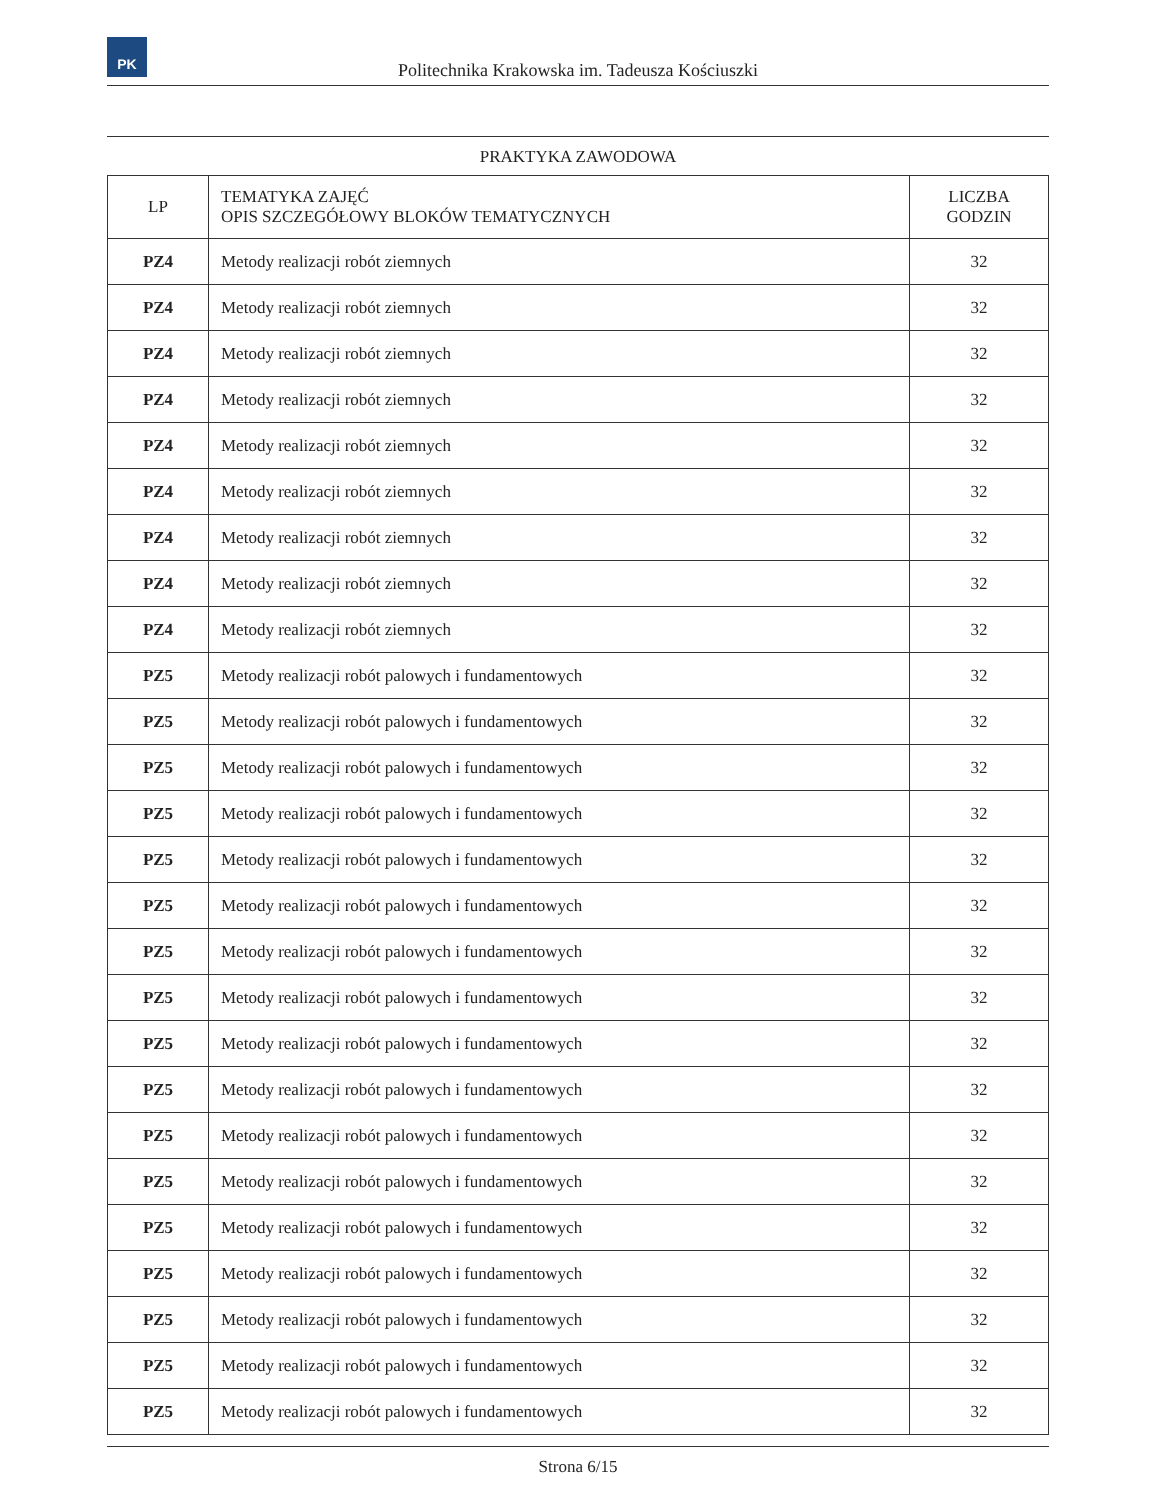PK
Politechnika Krakowska im. Tadeusza Kościuszki
PRAKTYKA ZAWODOWA
| LP | TEMATYKA ZAJĘĆ OPIS SZCZEGÓŁOWY BLOKÓW TEMATYCZNYCH | LICZBA GODZIN |
| --- | --- | --- |
| PZ4 | Metody realizacji robót ziemnych | 32 |
| PZ4 | Metody realizacji robót ziemnych | 32 |
| PZ4 | Metody realizacji robót ziemnych | 32 |
| PZ4 | Metody realizacji robót ziemnych | 32 |
| PZ4 | Metody realizacji robót ziemnych | 32 |
| PZ4 | Metody realizacji robót ziemnych | 32 |
| PZ4 | Metody realizacji robót ziemnych | 32 |
| PZ4 | Metody realizacji robót ziemnych | 32 |
| PZ4 | Metody realizacji robót ziemnych | 32 |
| PZ5 | Metody realizacji robót palowych i fundamentowych | 32 |
| PZ5 | Metody realizacji robót palowych i fundamentowych | 32 |
| PZ5 | Metody realizacji robót palowych i fundamentowych | 32 |
| PZ5 | Metody realizacji robót palowych i fundamentowych | 32 |
| PZ5 | Metody realizacji robót palowych i fundamentowych | 32 |
| PZ5 | Metody realizacji robót palowych i fundamentowych | 32 |
| PZ5 | Metody realizacji robót palowych i fundamentowych | 32 |
| PZ5 | Metody realizacji robót palowych i fundamentowych | 32 |
| PZ5 | Metody realizacji robót palowych i fundamentowych | 32 |
| PZ5 | Metody realizacji robót palowych i fundamentowych | 32 |
| PZ5 | Metody realizacji robót palowych i fundamentowych | 32 |
| PZ5 | Metody realizacji robót palowych i fundamentowych | 32 |
| PZ5 | Metody realizacji robót palowych i fundamentowych | 32 |
| PZ5 | Metody realizacji robót palowych i fundamentowych | 32 |
| PZ5 | Metody realizacji robót palowych i fundamentowych | 32 |
| PZ5 | Metody realizacji robót palowych i fundamentowych | 32 |
| PZ5 | Metody realizacji robót palowych i fundamentowych | 32 |
Strona 6/15